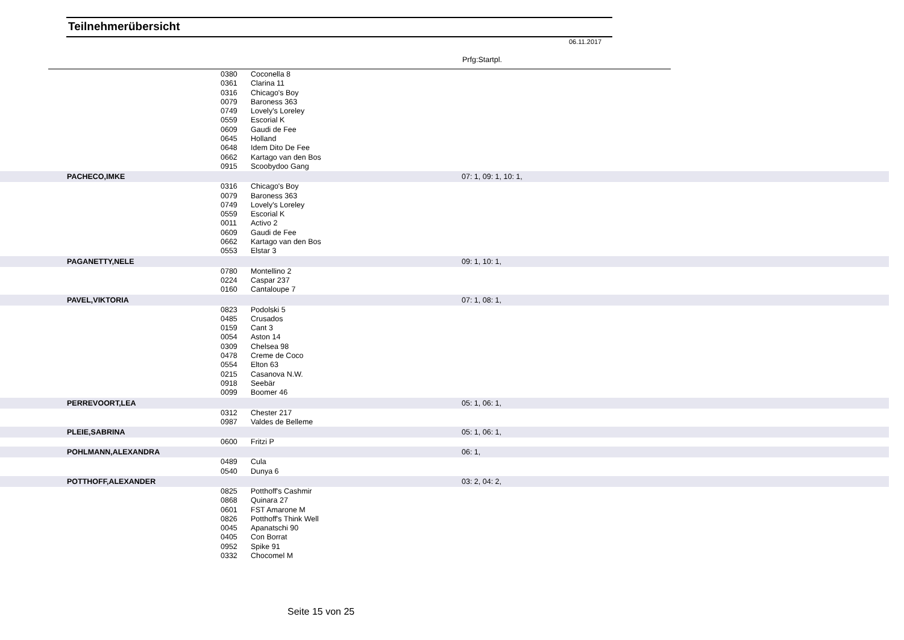Teilnehmerübersicht
06.11.2017
Prfg:Startpl.
| | 0380 | Coconella 8 | |
| | 0361 | Clarina 11 | |
| | 0316 | Chicago's Boy | |
| | 0079 | Baroness 363 | |
| | 0749 | Lovely's Loreley | |
| | 0559 | Escorial K | |
| | 0609 | Gaudi de Fee | |
| | 0645 | Holland | |
| | 0648 | Idem Dito De Fee | |
| | 0662 | Kartago van den Bos | |
| | 0915 | Scoobydoo Gang | |
| PACHECO,IMKE | | | 07: 1, 09: 1, 10: 1, |
| | 0316 | Chicago's Boy | |
| | 0079 | Baroness 363 | |
| | 0749 | Lovely's Loreley | |
| | 0559 | Escorial K | |
| | 0011 | Activo 2 | |
| | 0609 | Gaudi de Fee | |
| | 0662 | Kartago van den Bos | |
| | 0553 | Elstar 3 | |
| PAGANETTY,NELE | | | 09: 1, 10: 1, |
| | 0780 | Montellino 2 | |
| | 0224 | Caspar 237 | |
| | 0160 | Cantaloupe 7 | |
| PAVEL,VIKTORIA | | | 07: 1, 08: 1, |
| | 0823 | Podolski 5 | |
| | 0485 | Crusados | |
| | 0159 | Cant 3 | |
| | 0054 | Aston 14 | |
| | 0309 | Chelsea 98 | |
| | 0478 | Creme de Coco | |
| | 0554 | Elton 63 | |
| | 0215 | Casanova N.W. | |
| | 0918 | Seebär | |
| | 0099 | Boomer 46 | |
| PERREVOORT,LEA | | | 05: 1, 06: 1, |
| | 0312 | Chester 217 | |
| | 0987 | Valdes de Belleme | |
| PLEIE,SABRINA | | | 05: 1, 06: 1, |
| | 0600 | Fritzi P | |
| POHLMANN,ALEXANDRA | | | 06: 1, |
| | 0489 | Cula | |
| | 0540 | Dunya 6 | |
| POTTHOFF,ALEXANDER | | | 03: 2, 04: 2, |
| | 0825 | Potthoff's Cashmir | |
| | 0868 | Quinara 27 | |
| | 0601 | FST Amarone M | |
| | 0826 | Potthoff's Think Well | |
| | 0045 | Apanatschi 90 | |
| | 0405 | Con Borrat | |
| | 0952 | Spike 91 | |
| | 0332 | Chocomel M | |
Seite 15 von 25